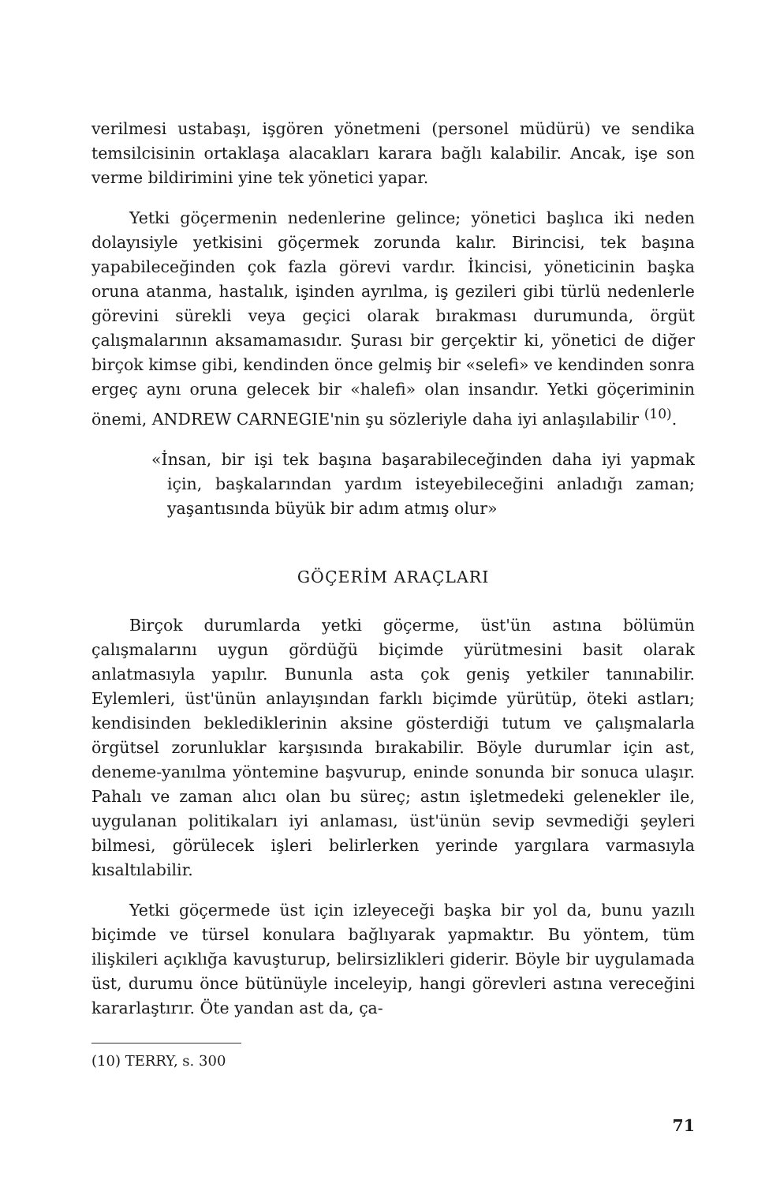verilmesi ustabaşı, işgören yönetmeni (personel müdürü) ve sendika temsilcisinin ortaklaşa alacakları karara bağlı kalabilir. Ancak, işe son verme bildirimini yine tek yönetici yapar.
Yetki göçermenin nedenlerine gelince; yönetici başlıca iki neden dolayısiyle yetkisini göçermek zorunda kalır. Birincisi, tek başına yapabileceğinden çok fazla görevi vardır. İkincisi, yöneticinin başka oruna atanma, hastalık, işinden ayrılma, iş gezileri gibi türlü nedenlerle görevini sürekli veya geçici olarak bırakması durumunda, örgüt çalışmalarının aksamamasıdır. Şurası bir gerçektir ki, yönetici de diğer birçok kimse gibi, kendinden önce gelmiş bir «selefi» ve kendinden sonra ergeç aynı oruna gelecek bir «halefi» olan insandır. Yetki göçeriminin önemi, ANDREW CARNEGIE'nin şu sözleriyle daha iyi anlaşılabilir <sup>(10)</sup>.
«İnsan, bir işi tek başına başarabileceğinden daha iyi yapmak için, başkalarından yardım isteyebileceğini anladığı zaman; yaşantısında büyük bir adım atmış olur»
GÖÇERİM ARAÇLARI
Birçok durumlarda yetki göçerme, üst'ün astına bölümün çalışmalarını uygun gördüğü biçimde yürütmesini basit olarak anlatmasıyla yapılır. Bununla asta çok geniş yetkiler tanınabilir. Eylemleri, üst'ünün anlayışından farklı biçimde yürütüp, öteki astları; kendisinden beklediklerinin aksine gösterdiği tutum ve çalışmalarla örgütsel zorunluklar karşısında bırakabilir. Böyle durumlar için ast, deneme-yanılma yöntemine başvurup, eninde sonunda bir sonuca ulaşır. Pahalı ve zaman alıcı olan bu süreç; astın işletmedeki gelenekler ile, uygulanan politikaları iyi anlaması, üst'ünün sevip sevmediği şeyleri bilmesi, görülecek işleri belirlerken yerinde yargılara varmasıyla kısaltılabilir.
Yetki göçermede üst için izleyeceği başka bir yol da, bunu yazılı biçimde ve türsel konulara bağlıyarak yapmaktır. Bu yöntem, tüm ilişkileri açıklığa kavuşturup, belirsizlikleri giderir. Böyle bir uygulamada üst, durumu önce bütünüyle inceleyip, hangi görevleri astına vereceğini kararlaştırır. Öte yandan ast da, ça-
(10) TERRY, s. 300
71